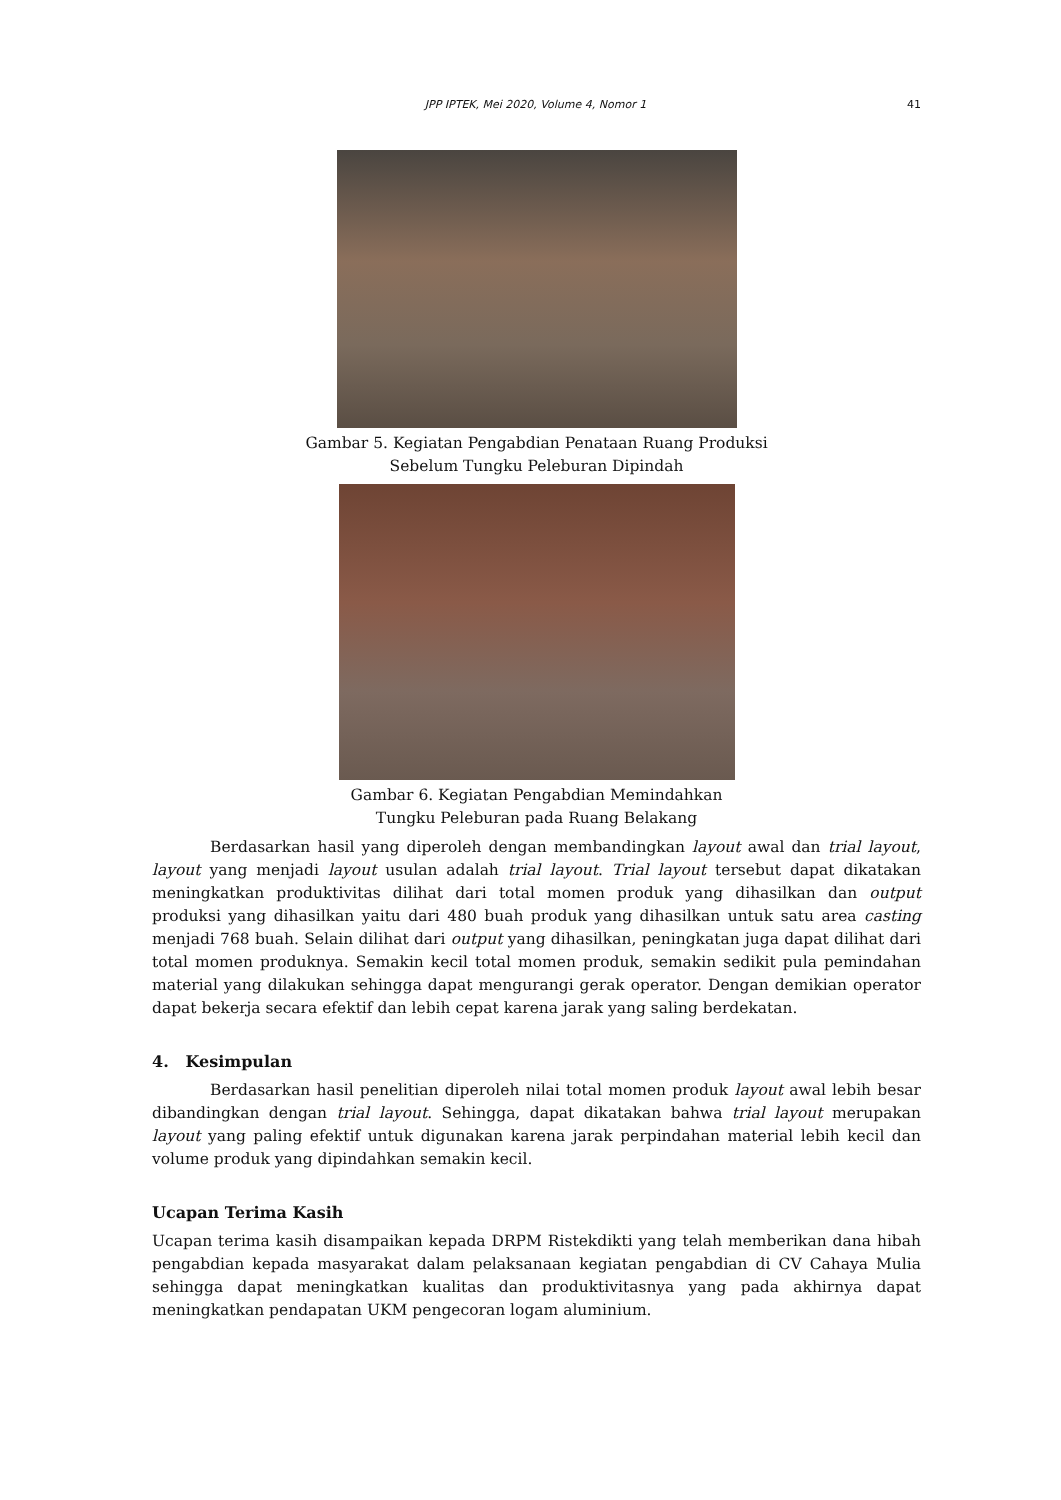JPP IPTEK, Mei 2020, Volume 4, Nomor 1
41
Gambar 5. Kegiatan Pengabdian Penataan Ruang Produksi
Sebelum Tungku Peleburan Dipindah
Gambar 6. Kegiatan Pengabdian Memindahkan
Tungku Peleburan pada Ruang Belakang
Berdasarkan hasil yang diperoleh dengan membandingkan layout awal dan trial layout, layout yang menjadi layout usulan adalah trial layout. Trial layout tersebut dapat dikatakan meningkatkan produktivitas dilihat dari total momen produk yang dihasilkan dan output produksi yang dihasilkan yaitu dari 480 buah produk yang dihasilkan untuk satu area casting menjadi 768 buah. Selain dilihat dari output yang dihasilkan, peningkatan juga dapat dilihat dari total momen produknya. Semakin kecil total momen produk, semakin sedikit pula pemindahan material yang dilakukan sehingga dapat mengurangi gerak operator. Dengan demikian operator dapat bekerja secara efektif dan lebih cepat karena jarak yang saling berdekatan.
4. Kesimpulan
Berdasarkan hasil penelitian diperoleh nilai total momen produk layout awal lebih besar dibandingkan dengan trial layout. Sehingga, dapat dikatakan bahwa trial layout merupakan layout yang paling efektif untuk digunakan karena jarak perpindahan material lebih kecil dan volume produk yang dipindahkan semakin kecil.
Ucapan Terima Kasih
Ucapan terima kasih disampaikan kepada DRPM Ristekdikti yang telah memberikan dana hibah pengabdian kepada masyarakat dalam pelaksanaan kegiatan pengabdian di CV Cahaya Mulia sehingga dapat meningkatkan kualitas dan produktivitasnya yang pada akhirnya dapat meningkatkan pendapatan UKM pengecoran logam aluminium.